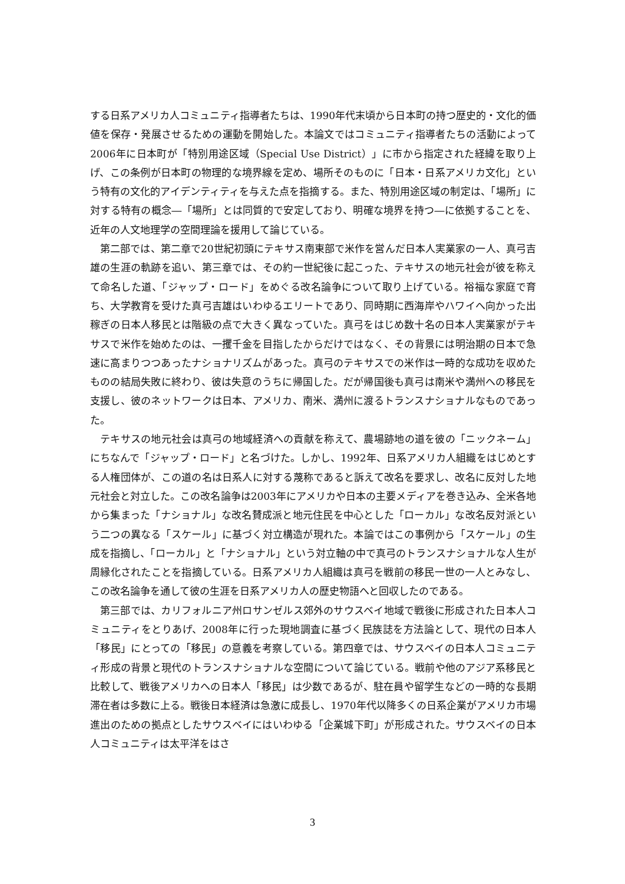する日系アメリカ人コミュニティ指導者たちは、1990年代末頃から日本町の持つ歴史的・文化的価値を保存・発展させるための運動を開始した。本論文ではコミュニティ指導者たちの活動によって2006年に日本町が「特別用途区域（Special Use District）」に市から指定された経緯を取り上げ、この条例が日本町の物理的な境界線を定め、場所そのものに「日本・日系アメリカ文化」という特有の文化的アイデンティティを与えた点を指摘する。また、特別用途区域の制定は、「場所」に対する特有の概念―「場所」とは同質的で安定しており、明確な境界を持つ―に依拠することを、近年の人文地理学の空間理論を援用して論じている。
第二部では、第二章で20世紀初頭にテキサス南東部で米作を営んだ日本人実業家の一人、真弓吉雄の生涯の軌跡を追い、第三章では、その約一世紀後に起こった、テキサスの地元社会が彼を称えて命名した道、「ジャップ・ロード」をめぐる改名論争について取り上げている。裕福な家庭で育ち、大学教育を受けた真弓吉雄はいわゆるエリートであり、同時期に西海岸やハワイへ向かった出稼ぎの日本人移民とは階級の点で大きく異なっていた。真弓をはじめ数十名の日本人実業家がテキサスで米作を始めたのは、一攫千金を目指したからだけではなく、その背景には明治期の日本で急速に高まりつつあったナショナリズムがあった。真弓のテキサスでの米作は一時的な成功を収めたものの結局失敗に終わり、彼は失意のうちに帰国した。だが帰国後も真弓は南米や満州への移民を支援し、彼のネットワークは日本、アメリカ、南米、満州に渡るトランスナショナルなものであった。
テキサスの地元社会は真弓の地域経済への貢献を称えて、農場跡地の道を彼の「ニックネーム」にちなんで「ジャップ・ロード」と名づけた。しかし、1992年、日系アメリカ人組織をはじめとする人権団体が、この道の名は日系人に対する蔑称であると訴えて改名を要求し、改名に反対した地元社会と対立した。この改名論争は2003年にアメリカや日本の主要メディアを巻き込み、全米各地から集まった「ナショナル」な改名賛成派と地元住民を中心とした「ローカル」な改名反対派という二つの異なる「スケール」に基づく対立構造が現れた。本論ではこの事例から「スケール」の生成を指摘し、「ローカル」と「ナショナル」という対立軸の中で真弓のトランスナショナルな人生が周縁化されたことを指摘している。日系アメリカ人組織は真弓を戦前の移民一世の一人とみなし、この改名論争を通して彼の生涯を日系アメリカ人の歴史物語へと回収したのである。
第三部では、カリフォルニア州ロサンゼルス郊外のサウスベイ地域で戦後に形成された日本人コミュニティをとりあげ、2008年に行った現地調査に基づく民族誌を方法論として、現代の日本人「移民」にとっての「移民」の意義を考察している。第四章では、サウスベイの日本人コミュニティ形成の背景と現代のトランスナショナルな空間について論じている。戦前や他のアジア系移民と比較して、戦後アメリカへの日本人「移民」は少数であるが、駐在員や留学生などの一時的な長期滞在者は多数に上る。戦後日本経済は急激に成長し、1970年代以降多くの日系企業がアメリカ市場進出のための拠点としたサウスベイにはいわゆる「企業城下町」が形成された。サウスベイの日本人コミュニティは太平洋をはさ
3